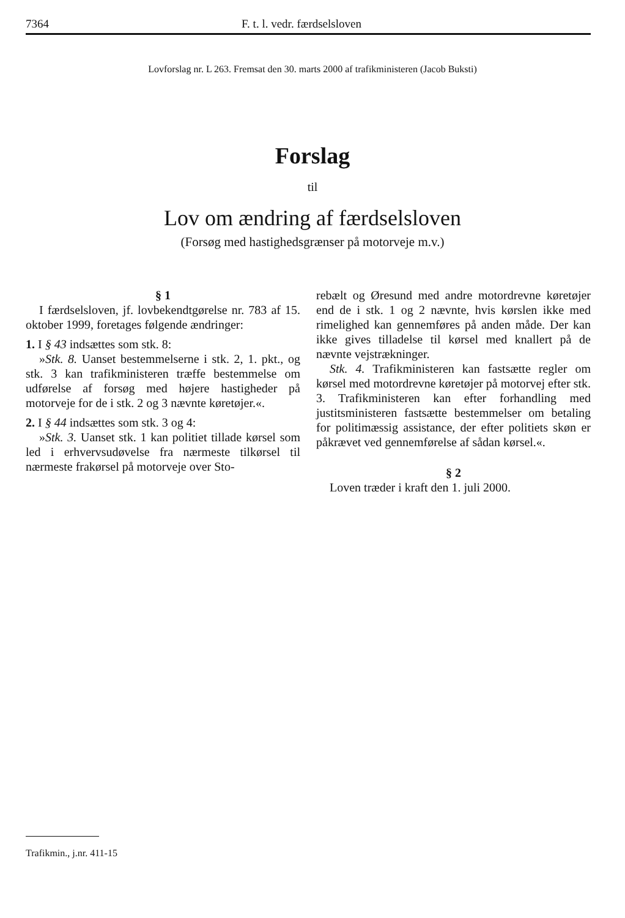7364 F. t. l. vedr. færdselsloven
Lovforslag nr. L 263. Fremsat den 30. marts 2000 af trafikministeren (Jacob Buksti)
Forslag
til
Lov om ændring af færdselsloven
(Forsøg med hastighedsgrænser på motorveje m.v.)
§ 1
I færdselsloven, jf. lovbekendtgørelse nr. 783 af 15. oktober 1999, foretages følgende ændringer:
1. I § 43 indsættes som stk. 8:
»Stk. 8. Uanset bestemmelserne i stk. 2, 1. pkt., og stk. 3 kan trafikministeren træffe bestemmelse om udførelse af forsøg med højere hastigheder på motorveje for de i stk. 2 og 3 nævnte køretøjer.«.
2. I § 44 indsættes som stk. 3 og 4:
»Stk. 3. Uanset stk. 1 kan politiet tillade kørsel som led i erhvervsudøvelse fra nærmeste tilkørsel til nærmeste frakørsel på motorveje over Sto-
rebælt og Øresund med andre motordrevne køretøjer end de i stk. 1 og 2 nævnte, hvis kørslen ikke med rimelighed kan gennemføres på anden måde. Der kan ikke gives tilladelse til kørsel med knallert på de nævnte vejstrækninger.
Stk. 4. Trafikministeren kan fastsætte regler om kørsel med motordrevne køretøjer på motorvej efter stk. 3. Trafikministeren kan efter forhandling med justitsministeren fastsætte bestemmelser om betaling for politimæssig assistance, der efter politiets skøn er påkrævet ved gennemførelse af sådan kørsel.«.
§ 2
Loven træder i kraft den 1. juli 2000.
Trafikmin., j.nr. 411-15